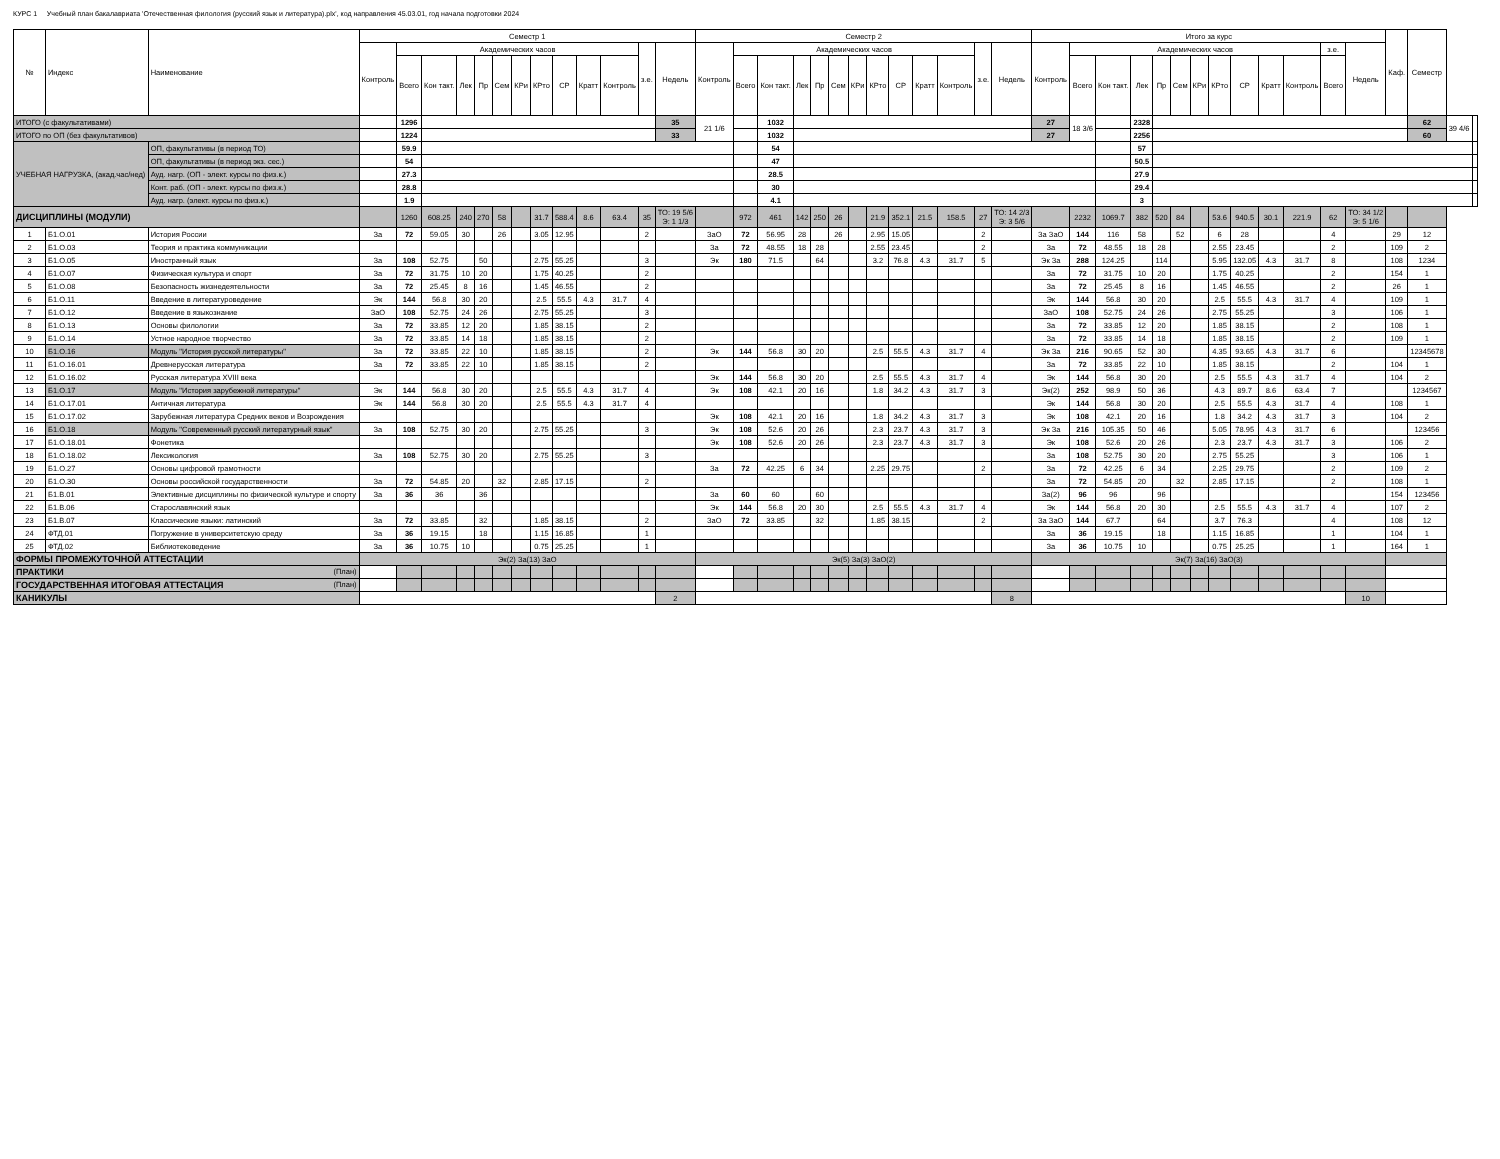КУРС 1 Учебный план бакалавриата 'Отечественная филология (русский язык и литература).plx', код направления 45.03.01, год начала подготовки 2024
| № | Индекс | Наименование | Семестр 1 | | | | | | | | | | | | | Семестр 2 | | | | | | | | | | | | | Итого за курс | | | | | | | | | | | | | Каф. | Семестр | | |
| --- | --- | --- | --- | --- | --- | --- | --- | --- | --- | --- | --- | --- | --- | --- | --- | --- | --- | --- | --- | --- | --- | --- | --- | --- | --- | --- | --- | --- | --- | --- | --- | --- | --- | --- | --- | --- | --- | --- | --- | --- | --- | --- | --- | --- | --- |
| | | | Контроль | Академических часов | | | | | | | | | | з.е. | Недель | Контроль | Академических часов | | | | | | | | | | з.е. | Недель | Контроль | Академических часов | | | | | | | | | | з.е. | Недель | | | | |
| | | | | Всего | Кон такт. | Лек | Пр | Сем | КРи | КРто | СР | Кратт | Контроль | | | | Всего | Кон такт. | Лек | Пр | Сем | КРи | КРто | СР | Кратт | Контроль | | | | Всего | Кон такт. | Лек | Пр | Сем | КРи | КРто | СР | Кратт | Контроль | Всего | | | | | |
| ИТОГО (с факультативами) | | | | 1296 | | | | | | | | | | | 35 | 21 1/6 | | 1032 | | | | | | | | | | | 27 | 18 3/6 | | 2328 | | | | | | | | | | | 62 | 39 4/6 | |
| ИТОГО по ОП (без факультативов) | | | | 1224 | | | | | | | | | | | 33 | | | 1032 | | | | | | | | | | | 27 | | | 2256 | | | | | | | | | | | 60 | | |
| УЧЕБНАЯ НАГРУЗКА, (акад.час/нед) | | ОП, факультативы (в период ТО) | | 59.9 | | | | | | | | | | | | | | 54 | | | | | | | | | | | | | | 57 | | | | | | | | | | | | | |
| | | ОП, факультативы (в период экз. сес.) | | 54 | | | | | | | | | | | | | | 47 | | | | | | | | | | | | | | 50.5 | | | | | | | | | | | | | |
| | | Ауд. нагр. (ОП - элект. курсы по физ.к.) | | 27.3 | | | | | | | | | | | | | | 28.5 | | | | | | | | | | | | | | 27.9 | | | | | | | | | | | | | |
| | | Конт. раб. (ОП - элект. курсы по физ.к.) | | 28.8 | | | | | | | | | | | | | | 30 | | | | | | | | | | | | | | 29.4 | | | | | | | | | | | | | |
| | | Ауд. нагр. (элект. курсы по физ.к.) | | 1.9 | | | | | | | | | | | | | | 4.1 | | | | | | | | | | | | | | 3 | | | | | | | | | | | | | |
| ДИСЦИПЛИНЫ (МОДУЛИ) | | | | 1260 | 608.25 | 240 | 270 | 58 | | 31.7 | 588.4 | 8.6 | 63.4 | 35 | ТО: 19 5/6 Э: 1 1/3 | | 972 | 461 | 142 | 250 | 26 | | 21.9 | 352.1 | 21.5 | 158.5 | 27 | ТО: 14 2/3 Э: 3 5/6 | | 2232 | 1069.7 | 382 | 520 | 84 | | 53.6 | 940.5 | 30.1 | 221.9 | 62 | ТО: 34 1/2 Э: 5 1/6 | | | | |
| 1 | Б1.О.01 | История России | За | 72 | 59.05 | 30 | | 26 | | 3.05 | 12.95 | | | 2 | | ЗаО | 72 | 56.95 | 28 | | 26 | | 2.95 | 15.05 | | | 2 | | За ЗаО | 144 | 116 | 58 | | 52 | | 6 | 28 | | | 4 | | 29 | 12 | | |
| 2 | Б1.О.03 | Теория и практика коммуникации | | | | | | | | | | | | | | За | 72 | 48.55 | 18 | 28 | | | 2.55 | 23.45 | | | 2 | | За | 72 | 48.55 | 18 | 28 | | | 2.55 | 23.45 | | | 2 | | 109 | 2 | | |
| 3 | Б1.О.05 | Иностранный язык | За | 108 | 52.75 | | 50 | | | 2.75 | 55.25 | | | 3 | | Эк | 180 | 71.5 | | 64 | | | 3.2 | 76.8 | 4.3 | 31.7 | 5 | | Эк За | 288 | 124.25 | | 114 | | | 5.95 | 132.05 | 4.3 | 31.7 | 8 | | 108 | 1234 | | |
| 4 | Б1.О.07 | Физическая культура и спорт | За | 72 | 31.75 | 10 | 20 | | | 1.75 | 40.25 | | | 2 | | | | | | | | | | | | | | | За | 72 | 31.75 | 10 | 20 | | | 1.75 | 40.25 | | | 2 | | 154 | 1 | | |
| 5 | Б1.О.08 | Безопасность жизнедеятельности | За | 72 | 25.45 | 8 | 16 | | | 1.45 | 46.55 | | | 2 | | | | | | | | | | | | | | | За | 72 | 25.45 | 8 | 16 | | | 1.45 | 46.55 | | | 2 | | 26 | 1 | | |
| 6 | Б1.О.11 | Введение в литературоведение | Эк | 144 | 56.8 | 30 | 20 | | | 2.5 | 55.5 | 4.3 | 31.7 | 4 | | | | | | | | | | | | | | | Эк | 144 | 56.8 | 30 | 20 | | | 2.5 | 55.5 | 4.3 | 31.7 | 4 | | 109 | 1 | | |
| 7 | Б1.О.12 | Введение в языкознание | ЗаО | 108 | 52.75 | 24 | 26 | | | 2.75 | 55.25 | | | 3 | | | | | | | | | | | | | | | ЗаО | 108 | 52.75 | 24 | 26 | | | 2.75 | 55.25 | | | 3 | | 106 | 1 | | |
| 8 | Б1.О.13 | Основы филологии | За | 72 | 33.85 | 12 | 20 | | | 1.85 | 38.15 | | | 2 | | | | | | | | | | | | | | | За | 72 | 33.85 | 12 | 20 | | | 1.85 | 38.15 | | | 2 | | 108 | 1 | | |
| 9 | Б1.О.14 | Устное народное творчество | За | 72 | 33.85 | 14 | 18 | | | 1.85 | 38.15 | | | 2 | | | | | | | | | | | | | | | За | 72 | 33.85 | 14 | 18 | | | 1.85 | 38.15 | | | 2 | | 109 | 1 | | |
| 10 | Б1.О.16 | Модуль "История русской литературы" | За | 72 | 33.85 | 22 | 10 | | | 1.85 | 38.15 | | | 2 | | Эк | 144 | 56.8 | 30 | 20 | | | 2.5 | 55.5 | 4.3 | 31.7 | 4 | | Эк За | 216 | 90.65 | 52 | 30 | | | 4.35 | 93.65 | 4.3 | 31.7 | 6 | | | 12345678 | | |
| 11 | Б1.О.16.01 | Древнерусская литература | За | 72 | 33.85 | 22 | 10 | | | 1.85 | 38.15 | | | 2 | | | | | | | | | | | | | | | За | 72 | 33.85 | 22 | 10 | | | 1.85 | 38.15 | | | 2 | | 104 | 1 | | |
| 12 | Б1.О.16.02 | Русская литература XVIII века | | | | | | | | | | | | | | Эк | 144 | 56.8 | 30 | 20 | | | 2.5 | 55.5 | 4.3 | 31.7 | 4 | | Эк | 144 | 56.8 | 30 | 20 | | | 2.5 | 55.5 | 4.3 | 31.7 | 4 | | 104 | 2 | | |
| 13 | Б1.О.17 | Модуль "История зарубежной литературы" | Эк | 144 | 56.8 | 30 | 20 | | | 2.5 | 55.5 | 4.3 | 31.7 | 4 | | Эк | 108 | 42.1 | 20 | 16 | | | 1.8 | 34.2 | 4.3 | 31.7 | 3 | | Эк(2) | 252 | 98.9 | 50 | 36 | | | 4.3 | 89.7 | 8.6 | 63.4 | 7 | | | 1234567 | | |
| 14 | Б1.О.17.01 | Античная литература | Эк | 144 | 56.8 | 30 | 20 | | | 2.5 | 55.5 | 4.3 | 31.7 | 4 | | | | | | | | | | | | | | | Эк | 144 | 56.8 | 30 | 20 | | | 2.5 | 55.5 | 4.3 | 31.7 | 4 | | 108 | 1 | | |
| 15 | Б1.О.17.02 | Зарубежная литература Средних веков и Возрождения | | | | | | | | | | | | | | Эк | 108 | 42.1 | 20 | 16 | | | 1.8 | 34.2 | 4.3 | 31.7 | 3 | | Эк | 108 | 42.1 | 20 | 16 | | | 1.8 | 34.2 | 4.3 | 31.7 | 3 | | 104 | 2 | | |
| 16 | Б1.О.18 | Модуль "Современный русский литературный язык" | За | 108 | 52.75 | 30 | 20 | | | 2.75 | 55.25 | | | 3 | | Эк | 108 | 52.6 | 20 | 26 | | | 2.3 | 23.7 | 4.3 | 31.7 | 3 | | Эк За | 216 | 105.35 | 50 | 46 | | | 5.05 | 78.95 | 4.3 | 31.7 | 6 | | | 123456 | | |
| 17 | Б1.О.18.01 | Фонетика | | | | | | | | | | | | | | Эк | 108 | 52.6 | 20 | 26 | | | 2.3 | 23.7 | 4.3 | 31.7 | 3 | | Эк | 108 | 52.6 | 20 | 26 | | | 2.3 | 23.7 | 4.3 | 31.7 | 3 | | 106 | 2 | | |
| 18 | Б1.О.18.02 | Лексикология | За | 108 | 52.75 | 30 | 20 | | | 2.75 | 55.25 | | | 3 | | | | | | | | | | | | | | | За | 108 | 52.75 | 30 | 20 | | | 2.75 | 55.25 | | | 3 | | 106 | 1 | | |
| 19 | Б1.О.27 | Основы цифровой грамотности | | | | | | | | | | | | | | За | 72 | 42.25 | 6 | 34 | | | 2.25 | 29.75 | | | 2 | | За | 72 | 42.25 | 6 | 34 | | | 2.25 | 29.75 | | | 2 | | 109 | 2 | | |
| 20 | Б1.О.30 | Основы российской государственности | За | 72 | 54.85 | 20 | | 32 | | 2.85 | 17.15 | | | 2 | | | | | | | | | | | | | | | За | 72 | 54.85 | 20 | | 32 | | 2.85 | 17.15 | | | 2 | | 108 | 1 | | |
| 21 | Б1.В.01 | Элективные дисциплины по физической культуре и спорту | За | 36 | 36 | | 36 | | | | | | | | | За | 60 | 60 | | 60 | | | | | | | | | За(2) | 96 | 96 | | 96 | | | | | | | | | 154 | 123456 | | |
| 22 | Б1.В.06 | Старославянский язык | | | | | | | | | | | | | | Эк | 144 | 56.8 | 20 | 30 | | | 2.5 | 55.5 | 4.3 | 31.7 | 4 | | Эк | 144 | 56.8 | 20 | 30 | | | 2.5 | 55.5 | 4.3 | 31.7 | 4 | | 107 | 2 | | |
| 23 | Б1.В.07 | Классические языки: латинский | За | 72 | 33.85 | | 32 | | | 1.85 | 38.15 | | | 2 | | ЗаО | 72 | 33.85 | | 32 | | | 1.85 | 38.15 | | | 2 | | За ЗаО | 144 | 67.7 | | 64 | | | 3.7 | 76.3 | | | 4 | | 108 | 12 | | |
| 24 | ФТД.01 | Погружение в университетскую среду | За | 36 | 19.15 | | 18 | | | 1.15 | 16.85 | | | 1 | | | | | | | | | | | | | | | За | 36 | 19.15 | | 18 | | | 1.15 | 16.85 | | | 1 | | 104 | 1 | | |
| 25 | ФТД.02 | Библиотековедение | За | 36 | 10.75 | 10 | | | | 0.75 | 25.25 | | | 1 | | | | | | | | | | | | | | | За | 36 | 10.75 | 10 | | | | 0.75 | 25.25 | | | 1 | | 164 | 1 | | |
| ФОРМЫ ПРОМЕЖУТОЧНОЙ АТТЕСТАЦИИ | | | Эк(2) За(13) ЗаО | | | | | | | | | | | | | Эк(5) За(3) ЗаО(2) | | | | | | | | | | | | | Эк(7) За(16) ЗаО(3) | | | | | | | | | | | | | | | | |
| ПРАКТИКИ (План) | | | | | | | | | | | | | | | | | | | | | | | | | | | | | | | | | | | | | | | | | | | | | |
| ГОСУДАРСТВЕННАЯ ИТОГОВАЯ АТТЕСТАЦИЯ (План) | | | | | | | | | | | | | | | | | | | | | | | | | | | | | | | | | | | | | | | | | | | | | |
| КАНИКУЛЫ | | | | | | | | | | | | | | | 2 | | | | | | | | | | | | | 8 | | | | | | | | | | | | | 10 | | | | |